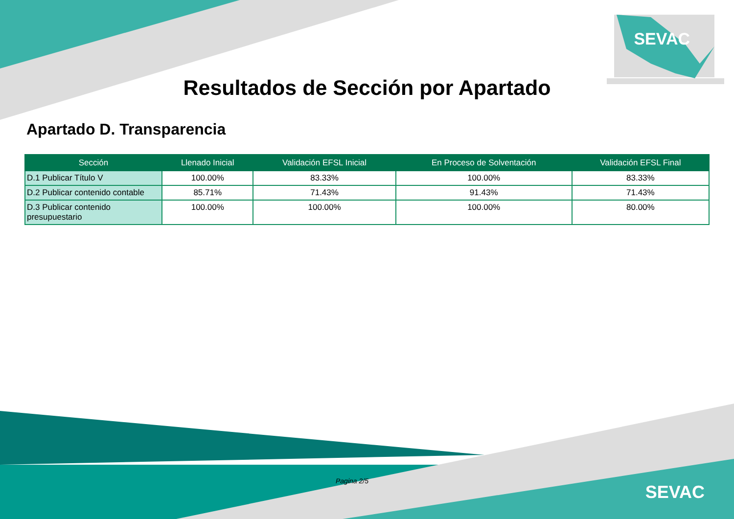Resultados de Sección por Apartado
Apartado D. Transparencia
| Sección | Llenado Inicial | Validación EFSL Inicial | En Proceso de Solventación | Validación EFSL Final |
| --- | --- | --- | --- | --- |
| D.1 Publicar Título V | 100.00% | 83.33% | 100.00% | 83.33% |
| D.2 Publicar contenido contable | 85.71% | 71.43% | 91.43% | 71.43% |
| D.3 Publicar contenido presupuestario | 100.00% | 100.00% | 100.00% | 80.00% |
SEVAC
Pagina 2/5
SEVAC